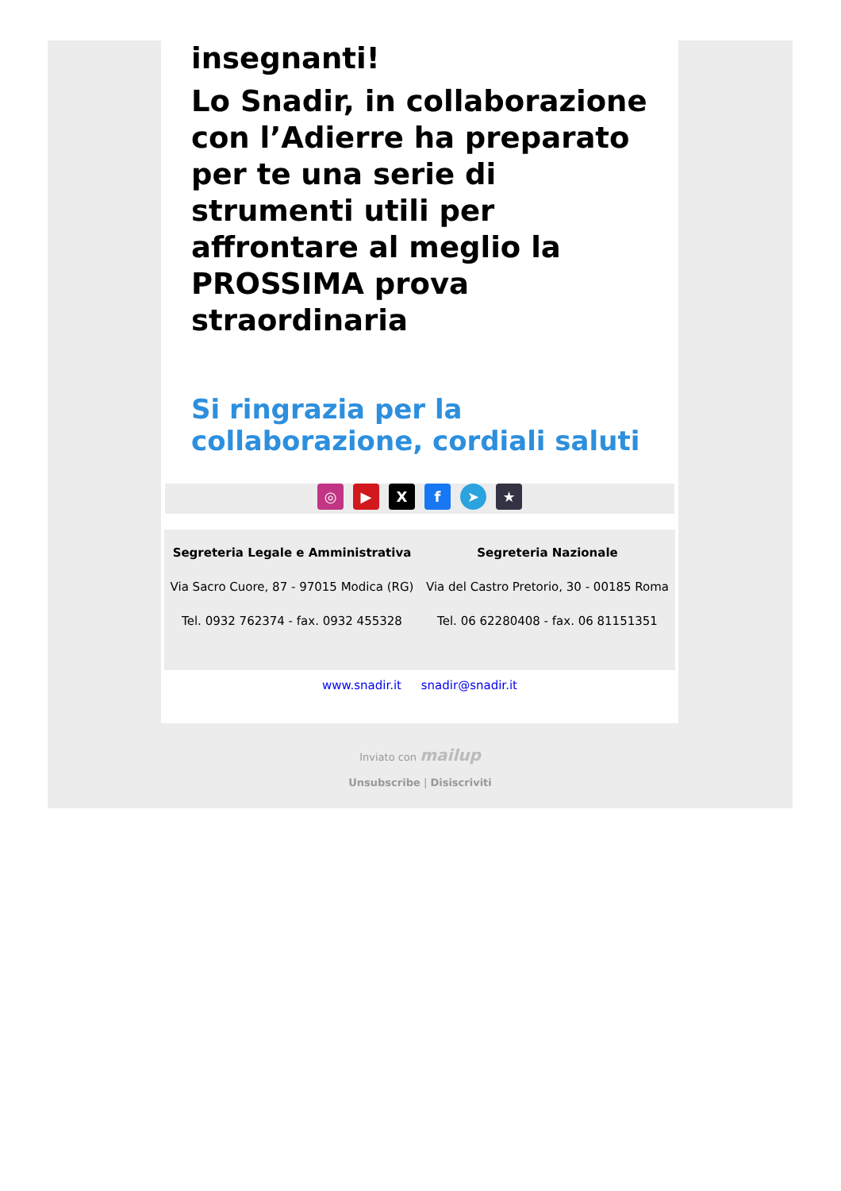insegnanti!
Lo Snadir, in collaborazione con l’Adierre ha preparato per te una serie di strumenti utili per affrontare al meglio la PROSSIMA prova straordinaria
Si ringrazia per la collaborazione, cordiali saluti
◎ ▶ X f ➤ ★
Segreteria Legale e Amministrativa
Via Sacro Cuore, 87 - 97015 Modica (RG)
Tel. 0932 762374 - fax. 0932 455328
Segreteria Nazionale
Via del Castro Pretorio, 30 - 00185 Roma
Tel. 06 62280408 - fax. 06 81151351
www.snadir.it snadir@snadir.it
Inviato con mailup
Unsubscribe | Disiscriviti